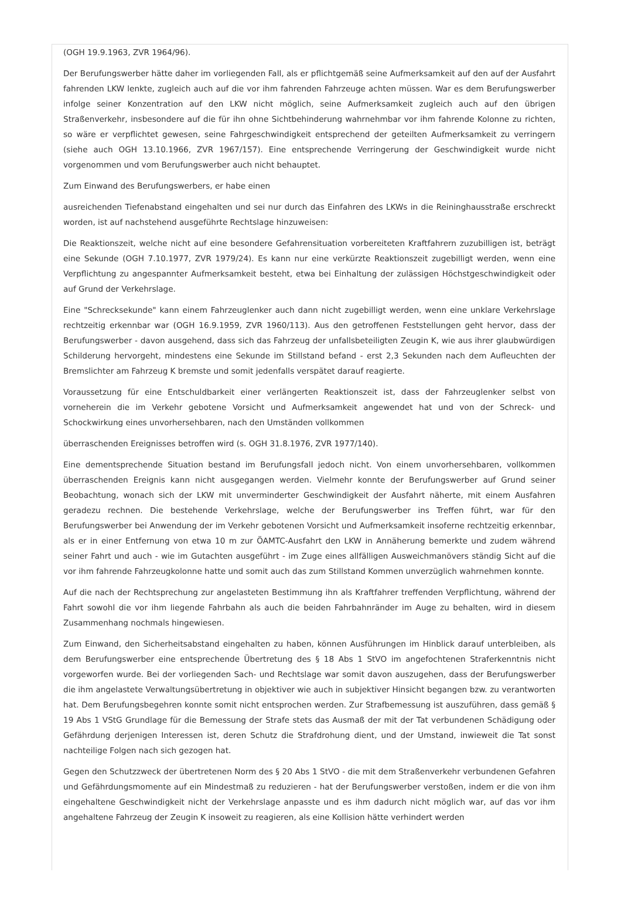(OGH 19.9.1963, ZVR 1964/96).
Der Berufungswerber hätte daher im vorliegenden Fall, als er pflichtgemäß seine Aufmerksamkeit auf den auf der Ausfahrt fahrenden LKW lenkte, zugleich auch auf die vor ihm fahrenden Fahrzeuge achten müssen. War es dem Berufungswerber infolge seiner Konzentration auf den LKW nicht möglich, seine Aufmerksamkeit zugleich auch auf den übrigen Straßenverkehr, insbesondere auf die für ihn ohne Sichtbehinderung wahrnehmbar vor ihm fahrende Kolonne zu richten, so wäre er verpflichtet gewesen, seine Fahrgeschwindigkeit entsprechend der geteilten Aufmerksamkeit zu verringern (siehe auch OGH 13.10.1966, ZVR 1967/157). Eine entsprechende Verringerung der Geschwindigkeit wurde nicht vorgenommen und vom Berufungswerber auch nicht behauptet.
Zum Einwand des Berufungswerbers, er habe einen
ausreichenden Tiefenabstand eingehalten und sei nur durch das Einfahren des LKWs in die Reininghausstraße erschreckt worden, ist auf nachstehend ausgeführte Rechtslage hinzuweisen:
Die Reaktionszeit, welche nicht auf eine besondere Gefahrensituation vorbereiteten Kraftfahrern zuzubilligen ist, beträgt eine Sekunde (OGH 7.10.1977, ZVR 1979/24). Es kann nur eine verkürzte Reaktionszeit zugebilligt werden, wenn eine Verpflichtung zu angespannter Aufmerksamkeit besteht, etwa bei Einhaltung der zulässigen Höchstgeschwindigkeit oder auf Grund der Verkehrslage.
Eine "Schrecksekunde" kann einem Fahrzeuglenker auch dann nicht zugebilligt werden, wenn eine unklare Verkehrslage rechtzeitig erkennbar war (OGH 16.9.1959, ZVR 1960/113). Aus den getroffenen Feststellungen geht hervor, dass der Berufungswerber - davon ausgehend, dass sich das Fahrzeug der unfallsbeteiligten Zeugin K, wie aus ihrer glaubwürdigen Schilderung hervorgeht, mindestens eine Sekunde im Stillstand befand - erst 2,3 Sekunden nach dem Aufleuchten der Bremslichter am Fahrzeug K bremste und somit jedenfalls verspätet darauf reagierte.
Voraussetzung für eine Entschuldbarkeit einer verlängerten Reaktionszeit ist, dass der Fahrzeuglenker selbst von vorneherein die im Verkehr gebotene Vorsicht und Aufmerksamkeit angewendet hat und von der Schreck- und Schockwirkung eines unvorhersehbaren, nach den Umständen vollkommen
überraschenden Ereignisses betroffen wird (s. OGH 31.8.1976, ZVR 1977/140).
Eine dementsprechende Situation bestand im Berufungsfall jedoch nicht. Von einem unvorhersehbaren, vollkommen überraschenden Ereignis kann nicht ausgegangen werden. Vielmehr konnte der Berufungswerber auf Grund seiner Beobachtung, wonach sich der LKW mit unverminderter Geschwindigkeit der Ausfahrt näherte, mit einem Ausfahren geradezu rechnen. Die bestehende Verkehrslage, welche der Berufungswerber ins Treffen führt, war für den Berufungswerber bei Anwendung der im Verkehr gebotenen Vorsicht und Aufmerksamkeit insoferne rechtzeitig erkennbar, als er in einer Entfernung von etwa 10 m zur ÖAMTC-Ausfahrt den LKW in Annäherung bemerkte und zudem während seiner Fahrt und auch - wie im Gutachten ausgeführt - im Zuge eines allfälligen Ausweichmanövers ständig Sicht auf die vor ihm fahrende Fahrzeugkolonne hatte und somit auch das zum Stillstand Kommen unverzüglich wahrnehmen konnte.
Auf die nach der Rechtsprechung zur angelasteten Bestimmung ihn als Kraftfahrer treffenden Verpflichtung, während der Fahrt sowohl die vor ihm liegende Fahrbahn als auch die beiden Fahrbahnränder im Auge zu behalten, wird in diesem Zusammenhang nochmals hingewiesen.
Zum Einwand, den Sicherheitsabstand eingehalten zu haben, können Ausführungen im Hinblick darauf unterbleiben, als dem Berufungswerber eine entsprechende Übertretung des § 18 Abs 1 StVO im angefochtenen Straferkenntnis nicht vorgeworfen wurde. Bei der vorliegenden Sach- und Rechtslage war somit davon auszugehen, dass der Berufungswerber die ihm angelastete Verwaltungsübertretung in objektiver wie auch in subjektiver Hinsicht begangen bzw. zu verantworten hat. Dem Berufungsbegehren konnte somit nicht entsprochen werden. Zur Strafbemessung ist auszuführen, dass gemäß § 19 Abs 1 VStG Grundlage für die Bemessung der Strafe stets das Ausmaß der mit der Tat verbundenen Schädigung oder Gefährdung derjenigen Interessen ist, deren Schutz die Strafdrohung dient, und der Umstand, inwieweit die Tat sonst nachteilige Folgen nach sich gezogen hat.
Gegen den Schutzzweck der übertretenen Norm des § 20 Abs 1 StVO - die mit dem Straßenverkehr verbundenen Gefahren und Gefährdungsmomente auf ein Mindestmaß zu reduzieren - hat der Berufungswerber verstoßen, indem er die von ihm eingehaltene Geschwindigkeit nicht der Verkehrslage anpasste und es ihm dadurch nicht möglich war, auf das vor ihm angehaltene Fahrzeug der Zeugin K insoweit zu reagieren, als eine Kollision hätte verhindert werden